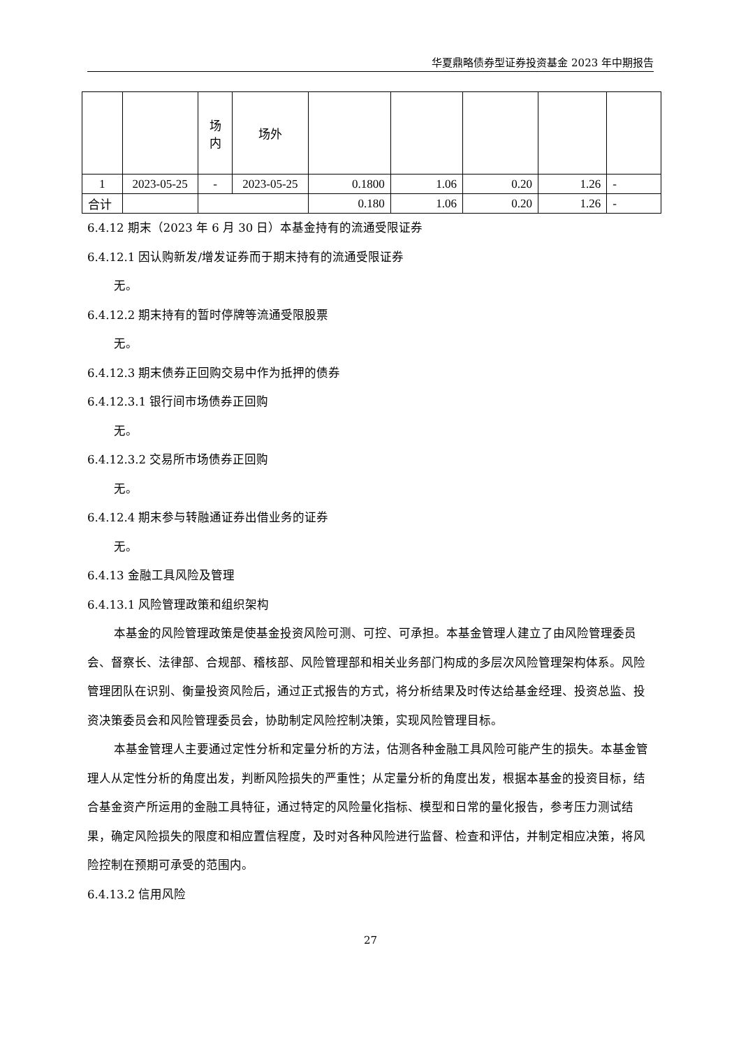华夏鼎略债券型证券投资基金 2023 年中期报告
| | | 场 内 | 场外 | | | | | |
| 1 | 2023-05-25 | - | 2023-05-25 | 0.1800 | 1.06 | 0.20 | 1.26 | - |
| 合计 | | | | 0.180 | 1.06 | 0.20 | 1.26 | - |
6.4.12 期末（2023 年 6 月 30 日）本基金持有的流通受限证券
6.4.12.1 因认购新发/增发证券而于期末持有的流通受限证券
无。
6.4.12.2 期末持有的暂时停牌等流通受限股票
无。
6.4.12.3 期末债券正回购交易中作为抵押的债券
6.4.12.3.1 银行间市场债券正回购
无。
6.4.12.3.2 交易所市场债券正回购
无。
6.4.12.4 期末参与转融通证券出借业务的证券
无。
6.4.13 金融工具风险及管理
6.4.13.1 风险管理政策和组织架构
本基金的风险管理政策是使基金投资风险可测、可控、可承担。本基金管理人建立了由风险管理委员会、督察长、法律部、合规部、稽核部、风险管理部和相关业务部门构成的多层次风险管理架构体系。风险管理团队在识别、衡量投资风险后，通过正式报告的方式，将分析结果及时传达给基金经理、投资总监、投资决策委员会和风险管理委员会，协助制定风险控制决策，实现风险管理目标。
本基金管理人主要通过定性分析和定量分析的方法，估测各种金融工具风险可能产生的损失。本基金管理人从定性分析的角度出发，判断风险损失的严重性；从定量分析的角度出发，根据本基金的投资目标，结合基金资产所运用的金融工具特征，通过特定的风险量化指标、模型和日常的量化报告，参考压力测试结果，确定风险损失的限度和相应置信程度，及时对各种风险进行监督、检查和评估，并制定相应决策，将风险控制在预期可承受的范围内。
6.4.13.2 信用风险
27